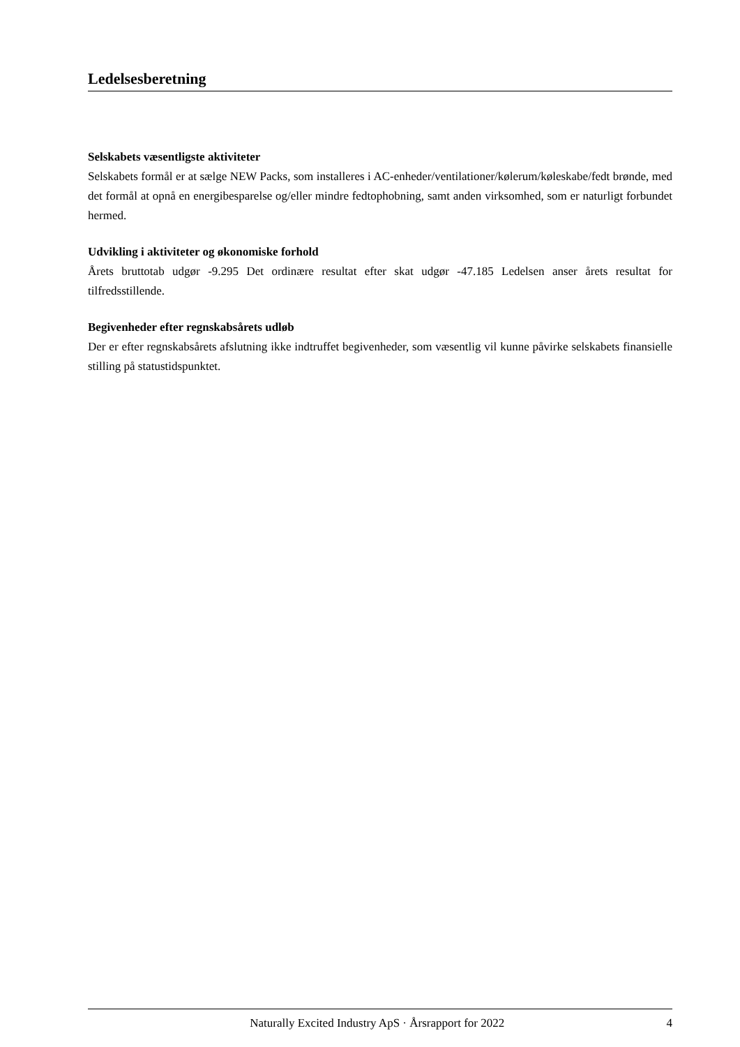Ledelsesberetning
Selskabets væsentligste aktiviteter
Selskabets formål er at sælge NEW Packs, som installeres i AC-enheder/ventilationer/kølerum/køleskabe/fedt brønde, med det formål at opnå en energibesparelse og/eller mindre fedtophobning, samt anden virksomhed, som er naturligt forbundet hermed.
Udvikling i aktiviteter og økonomiske forhold
Årets bruttotab udgør -9.295 Det ordinære resultat efter skat udgør -47.185 Ledelsen anser årets resultat for tilfredsstillende.
Begivenheder efter regnskabsårets udløb
Der er efter regnskabsårets afslutning ikke indtruffet begivenheder, som væsentlig vil kunne påvirke selskabets finansielle stilling på statustidspunktet.
Naturally Excited Industry ApS · Årsrapport for 2022 4